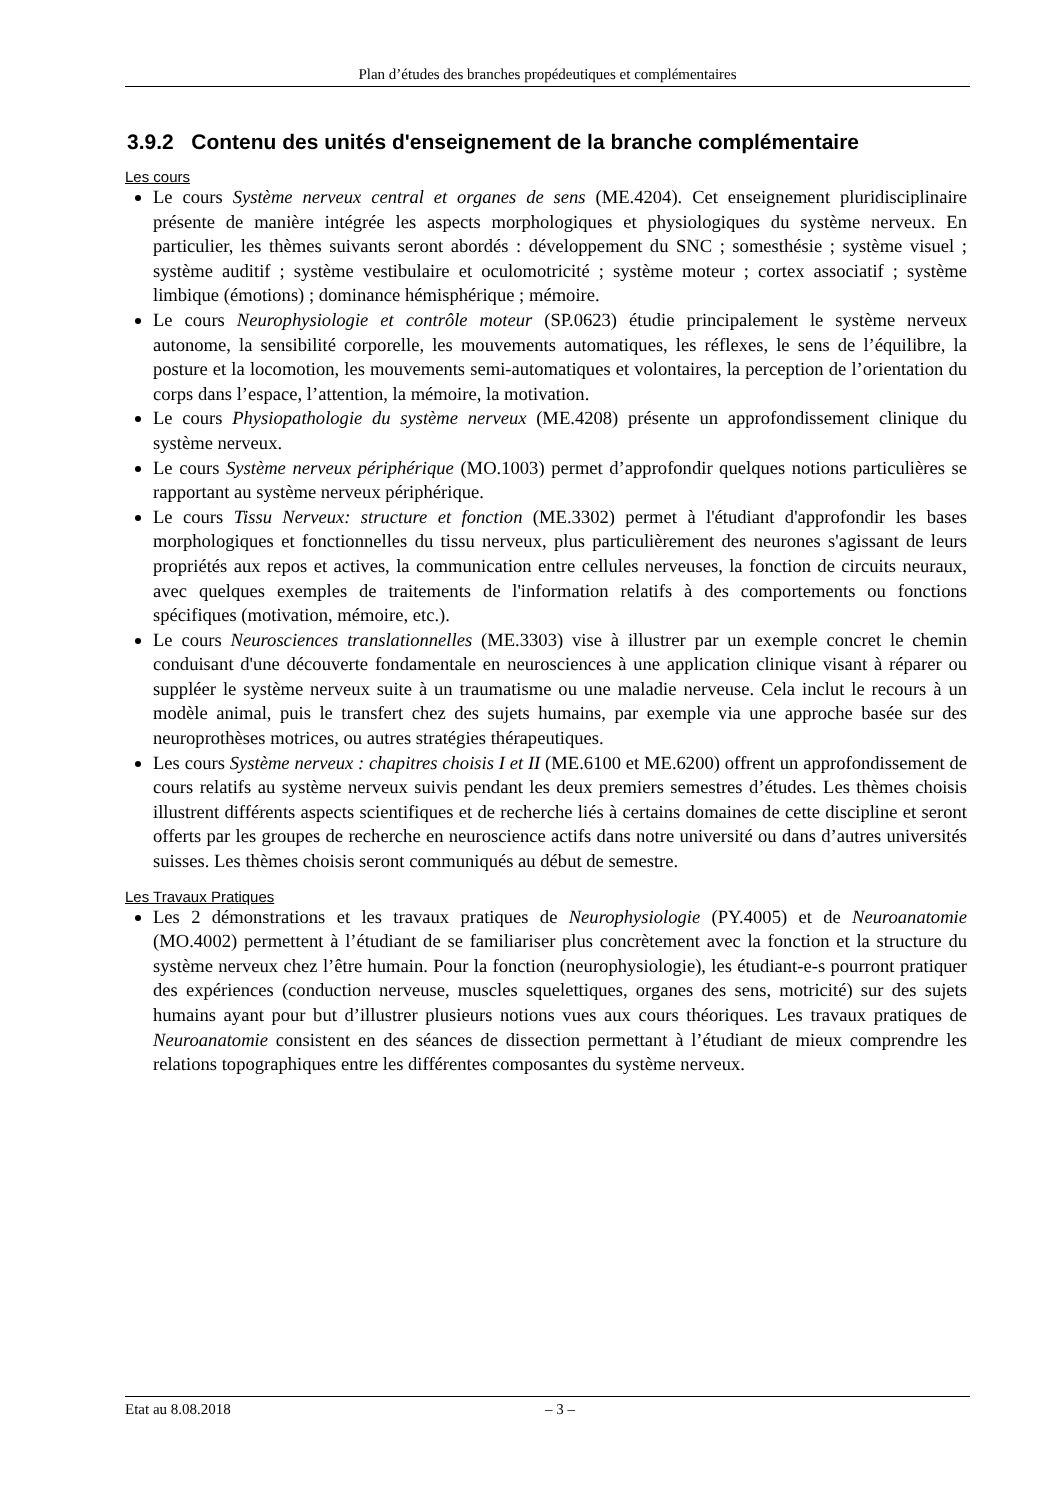Plan d’études des branches propédeutiques et complémentaires
3.9.2 Contenu des unités d'enseignement de la branche complémentaire
Les cours
Le cours Système nerveux central et organes de sens (ME.4204). Cet enseignement pluridisciplinaire présente de manière intégrée les aspects morphologiques et physiologiques du système nerveux. En particulier, les thèmes suivants seront abordés : développement du SNC ; somesthésie ; système visuel ; système auditif ; système vestibulaire et oculomotricité ; système moteur ; cortex associatif ; système limbique (émotions) ; dominance hémisphérique ; mémoire.
Le cours Neurophysiologie et contrôle moteur (SP.0623) étudie principalement le système nerveux autonome, la sensibilité corporelle, les mouvements automatiques, les réflexes, le sens de l’équilibre, la posture et la locomotion, les mouvements semi-automatiques et volontaires, la perception de l’orientation du corps dans l’espace, l’attention, la mémoire, la motivation.
Le cours Physiopathologie du système nerveux (ME.4208) présente un approfondissement clinique du système nerveux.
Le cours Système nerveux périphérique (MO.1003) permet d’approfondir quelques notions particulières se rapportant au système nerveux périphérique.
Le cours Tissu Nerveux: structure et fonction (ME.3302) permet à l'étudiant d'approfondir les bases morphologiques et fonctionnelles du tissu nerveux, plus particulièrement des neurones s'agissant de leurs propriétés aux repos et actives, la communication entre cellules nerveuses, la fonction de circuits neuraux, avec quelques exemples de traitements de l'information relatifs à des comportements ou fonctions spécifiques (motivation, mémoire, etc.).
Le cours Neurosciences translationnelles (ME.3303) vise à illustrer par un exemple concret le chemin conduisant d'une découverte fondamentale en neurosciences à une application clinique visant à réparer ou suppléer le système nerveux suite à un traumatisme ou une maladie nerveuse. Cela inclut le recours à un modèle animal, puis le transfert chez des sujets humains, par exemple via une approche basée sur des neuroprothèses motrices, ou autres stratégies thérapeutiques.
Les cours Système nerveux : chapitres choisis I et II (ME.6100 et ME.6200) offrent un approfondissement de cours relatifs au système nerveux suivis pendant les deux premiers semestres d’études. Les thèmes choisis illustrent différents aspects scientifiques et de recherche liés à certains domaines de cette discipline et seront offerts par les groupes de recherche en neuroscience actifs dans notre université ou dans d’autres universités suisses. Les thèmes choisis seront communiqués au début de semestre.
Les Travaux Pratiques
Les 2 démonstrations et les travaux pratiques de Neurophysiologie (PY.4005) et de Neuroanatomie (MO.4002) permettent à l’étudiant de se familiariser plus concrètement avec la fonction et la structure du système nerveux chez l’être humain. Pour la fonction (neurophysiologie), les étudiant-e-s pourront pratiquer des expériences (conduction nerveuse, muscles squelettiques, organes des sens, motricité) sur des sujets humains ayant pour but d’illustrer plusieurs notions vues aux cours théoriques. Les travaux pratiques de Neuroanatomie consistent en des séances de dissection permettant à l’étudiant de mieux comprendre les relations topographiques entre les différentes composantes du système nerveux.
Etat au 8.08.2018 – 3 –